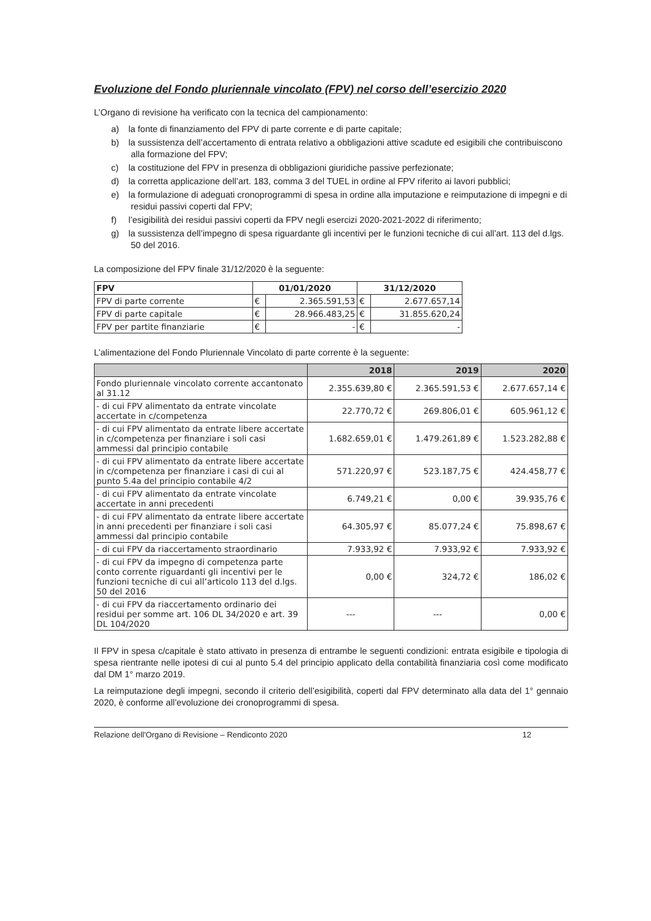Evoluzione del Fondo pluriennale vincolato (FPV) nel corso dell’esercizio 2020
L’Organo di revisione ha verificato con la tecnica del campionamento:
a) la fonte di finanziamento del FPV di parte corrente e di parte capitale;
b) la sussistenza dell’accertamento di entrata relativo a obbligazioni attive scadute ed esigibili che contribuiscono alla formazione del FPV;
c) la costituzione del FPV in presenza di obbligazioni giuridiche passive perfezionate;
d) la corretta applicazione dell’art. 183, comma 3 del TUEL in ordine al FPV riferito ai lavori pubblici;
e) la formulazione di adeguati cronoprogrammi di spesa in ordine alla imputazione e reimputazione di impegni e di residui passivi coperti dal FPV;
f) l’esigibilità dei residui passivi coperti da FPV negli esercizi 2020-2021-2022 di riferimento;
g) la sussistenza dell’impegno di spesa riguardante gli incentivi per le funzioni tecniche di cui all’art. 113 del d.lgs. 50 del 2016.
La composizione del FPV finale 31/12/2020 è la seguente:
| FPV | 01/01/2020 | | 31/12/2020 | |
| --- | --- | --- | --- | --- |
| FPV di parte corrente | € | 2.365.591,53 | € | 2.677.657,14 |
| FPV di parte capitale | € | 28.966.483,25 | € | 31.855.620,24 |
| FPV per partite finanziarie | € | - | € | - |
L’alimentazione del Fondo Pluriennale Vincolato di parte corrente è la seguente:
| | 2018 | 2019 | 2020 |
| --- | --- | --- | --- |
| Fondo pluriennale vincolato corrente accantonato al 31.12 | 2.355.639,80 € | 2.365.591,53 € | 2.677.657,14 € |
| - di cui FPV alimentato da entrate vincolate accertate in c/competenza | 22.770,72 € | 269.806,01 € | 605.961,12 € |
| - di cui FPV alimentato da entrate libere accertate in c/competenza per finanziare i soli casi ammessi dal principio contabile | 1.682.659,01 € | 1.479.261,89 € | 1.523.282,88 € |
| - di cui FPV alimentato da entrate libere accertate in c/competenza per finanziare i casi di cui al punto 5.4a del principio contabile 4/2 | 571.220,97 € | 523.187,75 € | 424.458,77 € |
| - di cui FPV alimentato da entrate vincolate accertate in anni precedenti | 6.749,21 € | 0,00 € | 39.935,76 € |
| - di cui FPV alimentato da entrate libere accertate in anni precedenti per finanziare i soli casi ammessi dal principio contabile | 64.305,97 € | 85.077,24 € | 75.898,67 € |
| - di cui FPV da riaccertamento straordinario | 7.933,92 € | 7.933,92 € | 7.933,92 € |
| - di cui FPV da impegno di competenza parte conto corrente riguardanti gli incentivi per le funzioni tecniche di cui all’articolo 113 del d.lgs. 50 del 2016 | 0,00 € | 324,72 € | 186,02 € |
| - di cui FPV da riaccertamento ordinario dei residui per somme art. 106 DL 34/2020 e art. 39 DL 104/2020 | --- | --- | 0,00 € |
Il FPV in spesa c/capitale è stato attivato in presenza di entrambe le seguenti condizioni: entrata esigibile e tipologia di spesa rientrante nelle ipotesi di cui al punto 5.4 del principio applicato della contabilità finanziaria così come modificato dal DM 1° marzo 2019.
La reimputazione degli impegni, secondo il criterio dell’esigibilità, coperti dal FPV determinato alla data del 1° gennaio 2020, è conforme all’evoluzione dei cronoprogrammi di spesa.
Relazione dell'Organo di Revisione – Rendiconto 2020 12